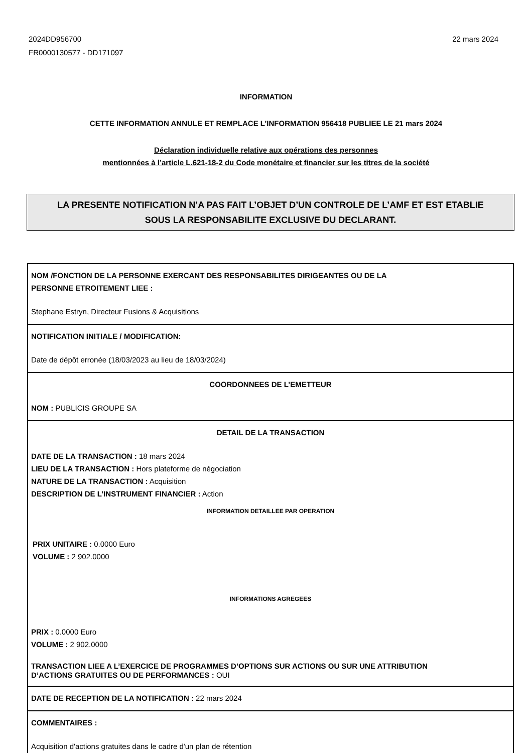2024DD956700
FR0000130577 - DD171097
22 mars 2024
INFORMATION
CETTE INFORMATION ANNULE ET REMPLACE L’INFORMATION 956418 PUBLIEE LE 21 mars 2024
Déclaration individuelle relative aux opérations des personnes
mentionnées à l’article L.621-18-2 du Code monétaire et financier sur les titres de la société
LA PRESENTE NOTIFICATION N’A PAS FAIT L’OBJET D’UN CONTROLE DE L’AMF ET EST ETABLIE
SOUS LA RESPONSABILITE EXCLUSIVE DU DECLARANT.
NOM /FONCTION DE LA PERSONNE EXERCANT DES RESPONSABILITES DIRIGEANTES OU DE LA
PERSONNE ETROITEMENT LIEE :
Stephane Estryn, Directeur Fusions & Acquisitions
NOTIFICATION INITIALE / MODIFICATION:
Date de dépôt erronée (18/03/2023 au lieu de 18/03/2024)
COORDONNEES DE L’EMETTEUR
NOM : PUBLICIS GROUPE SA
DETAIL DE LA TRANSACTION
DATE DE LA TRANSACTION : 18 mars 2024
LIEU DE LA TRANSACTION : Hors plateforme de négociation
NATURE DE LA TRANSACTION : Acquisition
DESCRIPTION DE L’INSTRUMENT FINANCIER : Action
INFORMATION DETAILLEE PAR OPERATION
PRIX UNITAIRE : 0.0000 Euro
VOLUME : 2 902.0000
INFORMATIONS AGREGEES
PRIX : 0.0000 Euro
VOLUME : 2 902.0000
TRANSACTION LIEE A L’EXERCICE DE PROGRAMMES D’OPTIONS SUR ACTIONS OU SUR UNE ATTRIBUTION
D’ACTIONS GRATUITES OU DE PERFORMANCES : OUI
DATE DE RECEPTION DE LA NOTIFICATION : 22 mars 2024
COMMENTAIRES :
Acquisition d'actions gratuites dans le cadre d'un plan de rétention